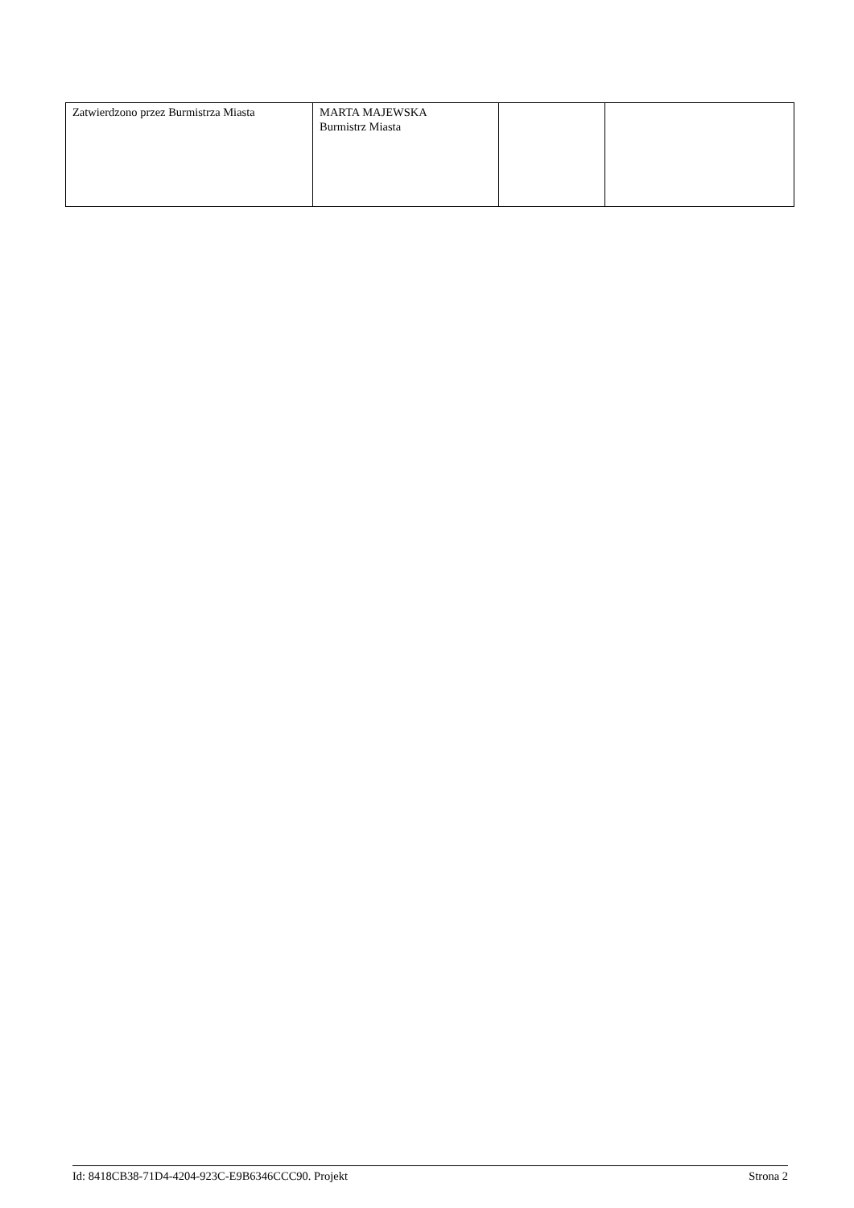| Zatwierdzono przez Burmistrza Miasta | MARTA MAJEWSKA Burmistrz Miasta | | |
Id: 8418CB38-71D4-4204-923C-E9B6346CCC90. Projekt Strona 2